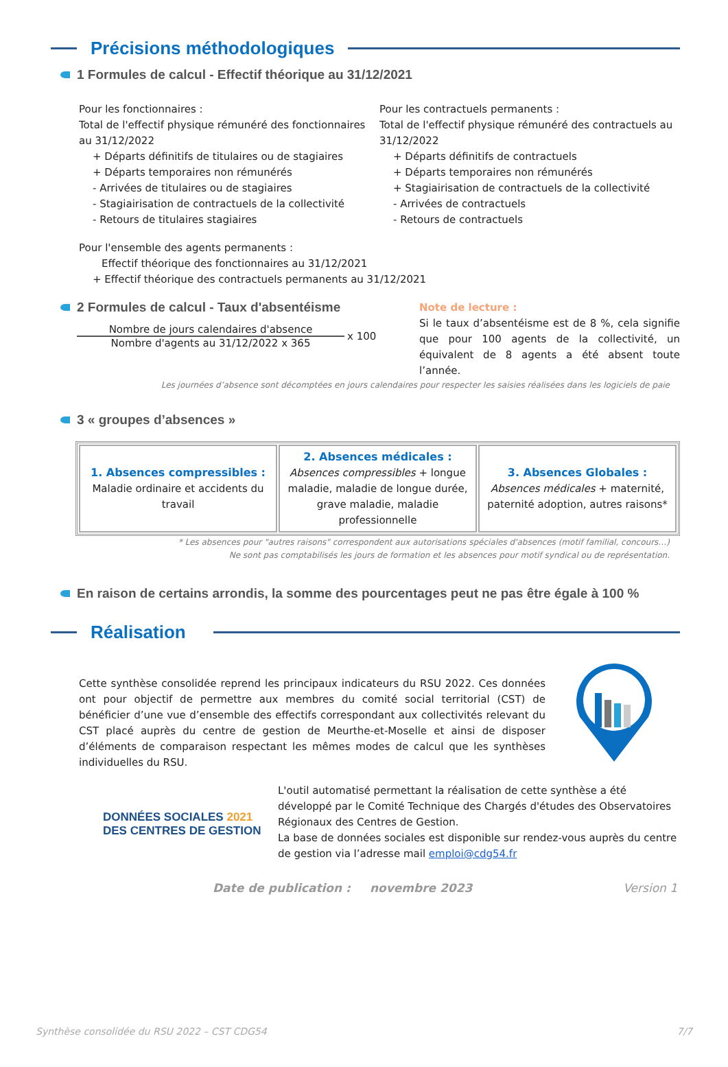Précisions méthodologiques
1 Formules de calcul - Effectif théorique au 31/12/2021
Pour les fonctionnaires :
Total de l'effectif physique rémunéré des fonctionnaires au 31/12/2022
+ Départs définitifs de titulaires ou de stagiaires
+ Départs temporaires non rémunérés
- Arrivées de titulaires ou de stagiaires
- Stagiairisation de contractuels de la collectivité
- Retours de titulaires stagiaires
Pour les contractuels permanents :
Total de l'effectif physique rémunéré des contractuels au 31/12/2022
+ Départs définitifs de contractuels
+ Départs temporaires non rémunérés
+ Stagiairisation de contractuels de la collectivité
- Arrivées de contractuels
- Retours de contractuels
Pour l'ensemble des agents permanents :
Effectif théorique des fonctionnaires au 31/12/2021
+ Effectif théorique des contractuels permanents au 31/12/2021
2 Formules de calcul - Taux d'absentéisme
Nombre de jours calendaires d'absence
Nombre d'agents au 31/12/2022 x 365
x 100
Note de lecture :
Si le taux d’absentéisme est de 8 %, cela signifie que pour 100 agents de la collectivité, un équivalent de 8 agents a été absent toute l’année.
Les journées d’absence sont décomptées en jours calendaires pour respecter les saisies réalisées dans les logiciels de paie
3 « groupes d’absences »
| 1. Absences compressibles : Maladie ordinaire et accidents du travail | 2. Absences médicales : Absences compressibles + longue maladie, maladie de longue durée, grave maladie, maladie professionnelle | 3. Absences Globales : Absences médicales + maternité, paternité adoption, autres raisons* |
* Les absences pour "autres raisons" correspondent aux autorisations spéciales d'absences (motif familial, concours…)
Ne sont pas comptabilisés les jours de formation et les absences pour motif syndical ou de représentation.
En raison de certains arrondis, la somme des pourcentages peut ne pas être égale à 100 %
Réalisation
Cette synthèse consolidée reprend les principaux indicateurs du RSU 2022. Ces données ont pour objectif de permettre aux membres du comité social territorial (CST) de bénéficier d’une vue d’ensemble des effectifs correspondant aux collectivités relevant du CST placé auprès du centre de gestion de Meurthe-et-Moselle et ainsi de disposer d’éléments de comparaison respectant les mêmes modes de calcul que les synthèses individuelles du RSU.
DONNÉES SOCIALES 2021
DES CENTRES DE GESTION
L'outil automatisé permettant la réalisation de cette synthèse a été développé par le Comité Technique des Chargés d'études des Observatoires Régionaux des Centres de Gestion.
La base de données sociales est disponible sur rendez-vous auprès du centre de gestion via l’adresse mail emploi@cdg54.fr
Date de publication : novembre 2023 Version 1
Synthèse consolidée du RSU 2022 – CST CDG54 7/7